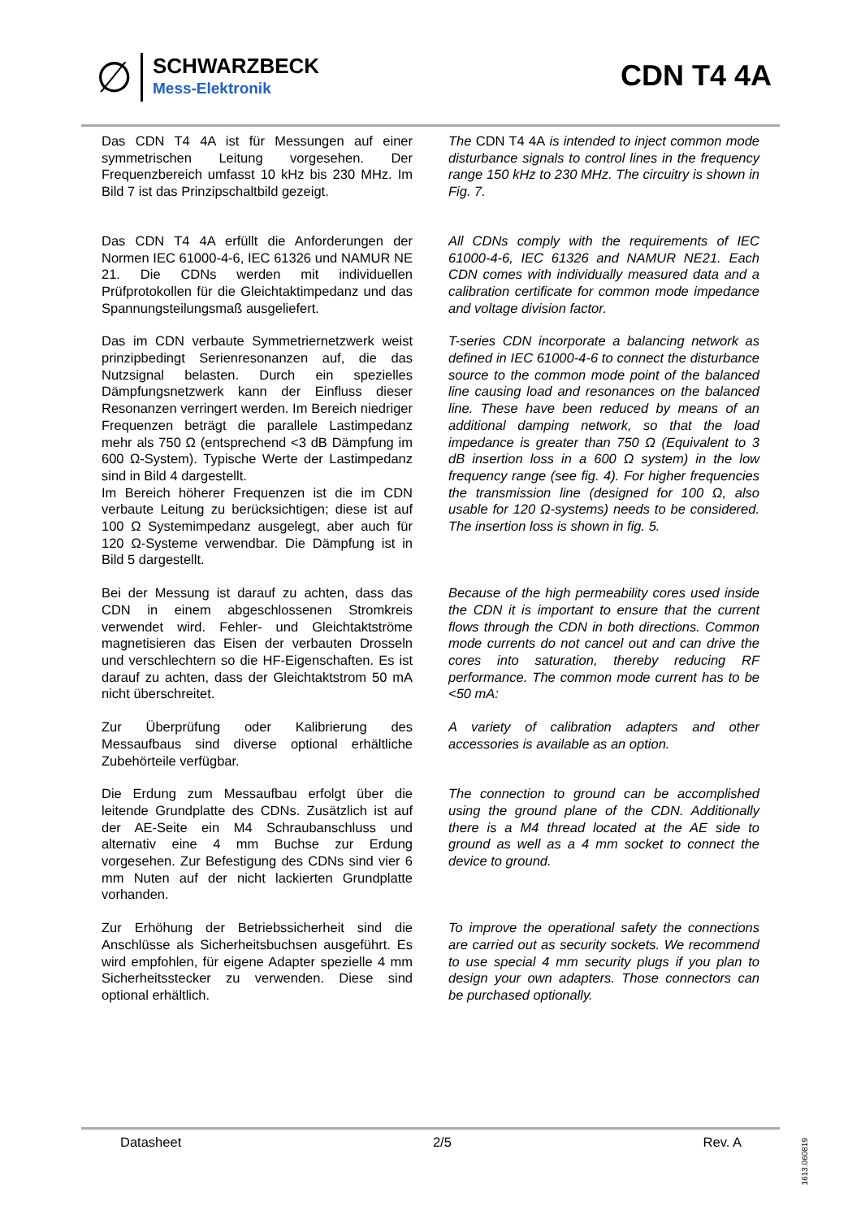∅
SCHWARZBECK
Mess-Elektronik
CDN T4 4A
Das CDN T4 4A ist für Messungen auf einer symmetrischen Leitung vorgesehen. Der Frequenzbereich umfasst 10 kHz bis 230 MHz. Im Bild 7 ist das Prinzipschaltbild gezeigt.
The CDN T4 4A is intended to inject common mode disturbance signals to control lines in the frequency range 150 kHz to 230 MHz. The circuitry is shown in Fig. 7.
Das CDN T4 4A erfüllt die Anforderungen der Normen IEC 61000-4-6, IEC 61326 und NAMUR NE 21. Die CDNs werden mit individuellen Prüfprotokollen für die Gleichtaktimpedanz und das Spannungsteilungsmaß ausgeliefert.
All CDNs comply with the requirements of IEC 61000-4-6, IEC 61326 and NAMUR NE21. Each CDN comes with individually measured data and a calibration certificate for common mode impedance and voltage division factor.
Das im CDN verbaute Symmetriernetzwerk weist prinzipbedingt Serienresonanzen auf, die das Nutzsignal belasten. Durch ein spezielles Dämpfungsnetzwerk kann der Einfluss dieser Resonanzen verringert werden. Im Bereich niedriger Frequenzen beträgt die parallele Lastimpedanz mehr als 750 Ω (entsprechend <3 dB Dämpfung im 600 Ω-System). Typische Werte der Lastimpedanz sind in Bild 4 dargestellt.
Im Bereich höherer Frequenzen ist die im CDN verbaute Leitung zu berücksichtigen; diese ist auf 100 Ω Systemimpedanz ausgelegt, aber auch für 120 Ω-Systeme verwendbar. Die Dämpfung ist in Bild 5 dargestellt.
T-series CDN incorporate a balancing network as defined in IEC 61000-4-6 to connect the disturbance source to the common mode point of the balanced line causing load and resonances on the balanced line. These have been reduced by means of an additional damping network, so that the load impedance is greater than 750 Ω (Equivalent to 3 dB insertion loss in a 600 Ω system) in the low frequency range (see fig. 4). For higher frequencies the transmission line (designed for 100 Ω, also usable for 120 Ω-systems) needs to be considered. The insertion loss is shown in fig. 5.
Bei der Messung ist darauf zu achten, dass das CDN in einem abgeschlossenen Stromkreis verwendet wird. Fehler- und Gleichtaktströme magnetisieren das Eisen der verbauten Drosseln und verschlechtern so die HF-Eigenschaften. Es ist darauf zu achten, dass der Gleichtaktstrom 50 mA nicht überschreitet.
Because of the high permeability cores used inside the CDN it is important to ensure that the current flows through the CDN in both directions. Common mode currents do not cancel out and can drive the cores into saturation, thereby reducing RF performance. The common mode current has to be <50 mA:
Zur Überprüfung oder Kalibrierung des Messaufbaus sind diverse optional erhältliche Zubehörteile verfügbar.
A variety of calibration adapters and other accessories is available as an option.
Die Erdung zum Messaufbau erfolgt über die leitende Grundplatte des CDNs. Zusätzlich ist auf der AE-Seite ein M4 Schraubanschluss und alternativ eine 4 mm Buchse zur Erdung vorgesehen. Zur Befestigung des CDNs sind vier 6 mm Nuten auf der nicht lackierten Grundplatte vorhanden.
The connection to ground can be accomplished using the ground plane of the CDN. Additionally there is a M4 thread located at the AE side to ground as well as a 4 mm socket to connect the device to ground.
Zur Erhöhung der Betriebssicherheit sind die Anschlüsse als Sicherheitsbuchsen ausgeführt. Es wird empfohlen, für eigene Adapter spezielle 4 mm Sicherheitsstecker zu verwenden. Diese sind optional erhältlich.
To improve the operational safety the connections are carried out as security sockets. We recommend to use special 4 mm security plugs if you plan to design your own adapters. Those connectors can be purchased optionally.
Datasheet 2/5 Rev. A
1613.060819